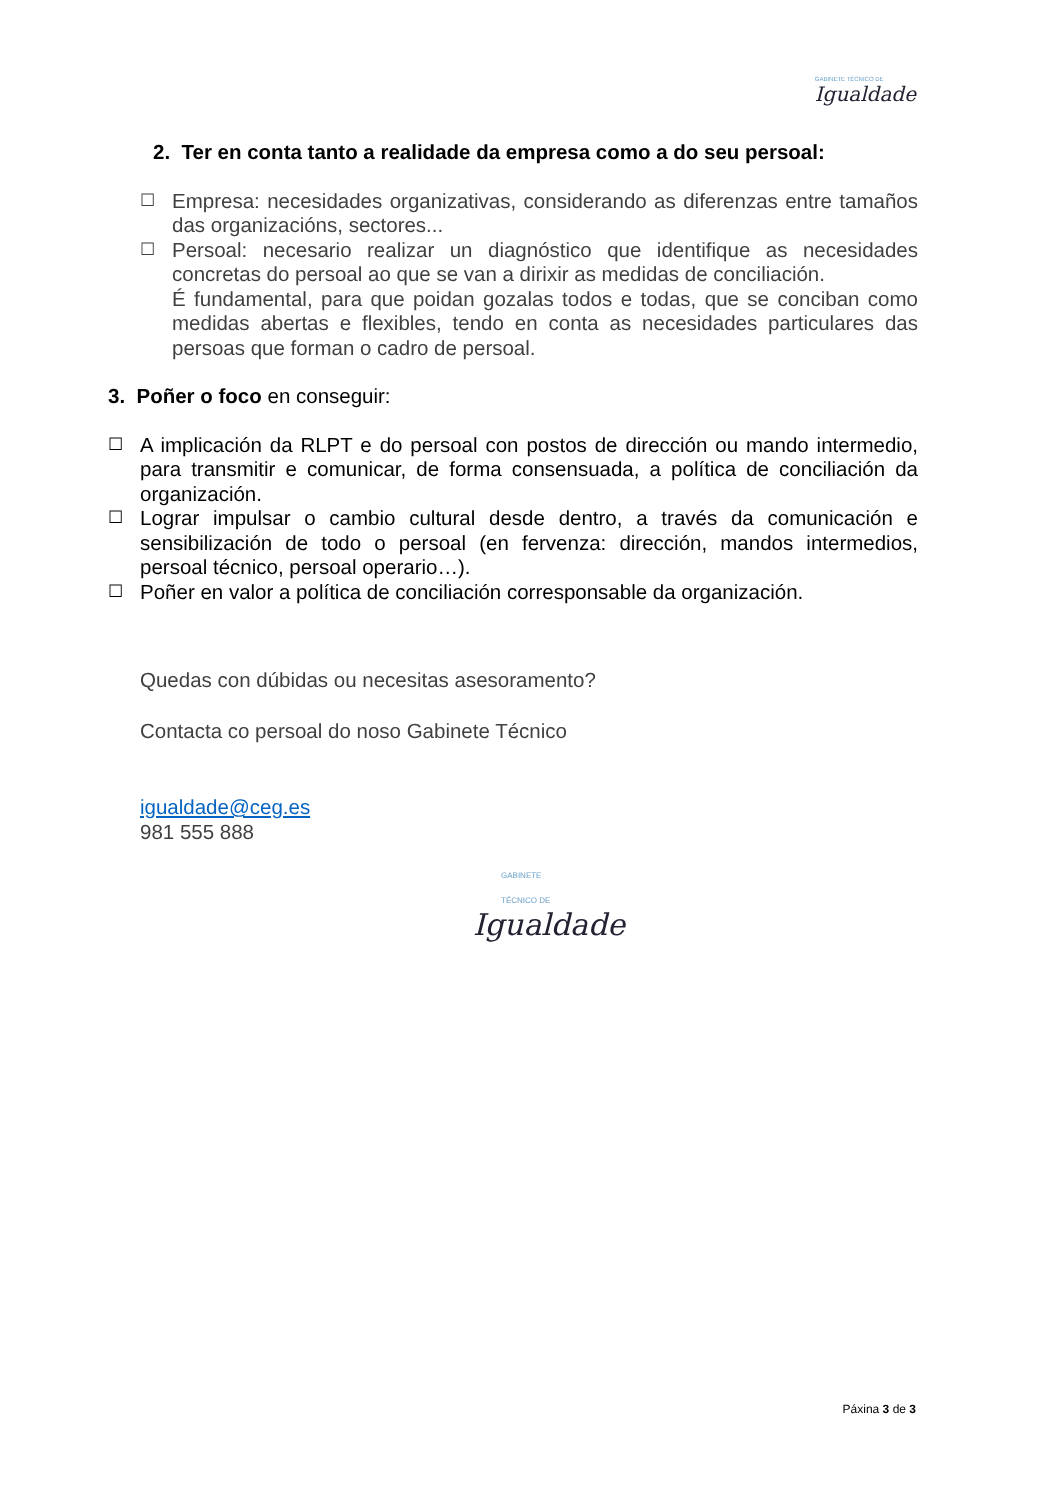GABINETE TÉCNICO DE
Igualdade
2. Ter en conta tanto a realidade da empresa como a do seu persoal:
☐ Empresa: necesidades organizativas, considerando as diferenzas entre tamaños das organizacións, sectores...
☐ Persoal: necesario realizar un diagnóstico que identifique as necesidades concretas do persoal ao que se van a dirixir as medidas de conciliación.
É fundamental, para que poidan gozalas todos e todas, que se conciban como medidas abertas e flexibles, tendo en conta as necesidades particulares das persoas que forman o cadro de persoal.
3. Poñer o foco en conseguir:
☐ A implicación da RLPT e do persoal con postos de dirección ou mando intermedio, para transmitir e comunicar, de forma consensuada, a política de conciliación da organización.
☐ Lograr impulsar o cambio cultural desde dentro, a través da comunicación e sensibilización de todo o persoal (en fervenza: dirección, mandos intermedios, persoal técnico, persoal operario…).
☐ Poñer en valor a política de conciliación corresponsable da organización.
Quedas con dúbidas ou necesitas asesoramento?
Contacta co persoal do noso Gabinete Técnico
igualdade@ceg.es
981 555 888
GABINETE
TÉCNICO DE
Igualdade
Páxina 3 de 3